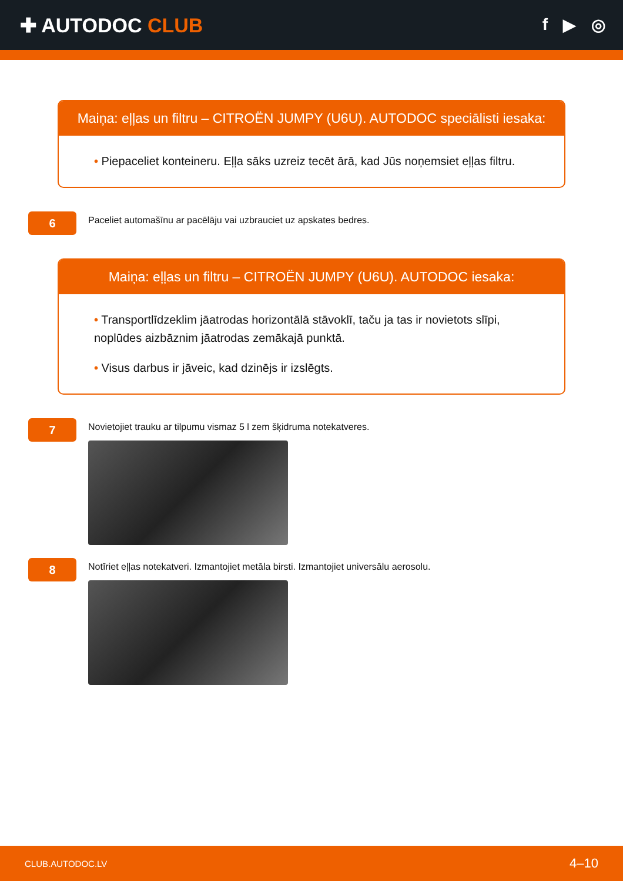✚ AUTODOC CLUB
f ▶ ◎
Maiņa: eļļas un filtru – CITROËN JUMPY (U6U). AUTODOC speciālisti iesaka:
• Piepaceliet konteineru. Eļļa sāks uzreiz tecēt ārā, kad Jūs noņemsiet eļļas filtru.
6
Paceliet automašīnu ar pacēlāju vai uzbrauciet uz apskates bedres.
Maiņa: eļļas un filtru – CITROËN JUMPY (U6U). AUTODOC iesaka:
• Transportlīdzeklim jāatrodas horizontālā stāvoklī, taču ja tas ir novietots slīpi, noplūdes aizbāznim jāatrodas zemākajā punktā.
• Visus darbus ir jāveic, kad dzinējs ir izslēgts.
7
Novietojiet trauku ar tilpumu vismaz 5 l zem šķidruma notekatveres.
8
Notīriet eļļas notekatveri. Izmantojiet metāla birsti. Izmantojiet universālu aerosolu.
CLUB.AUTODOC.LV 4–10